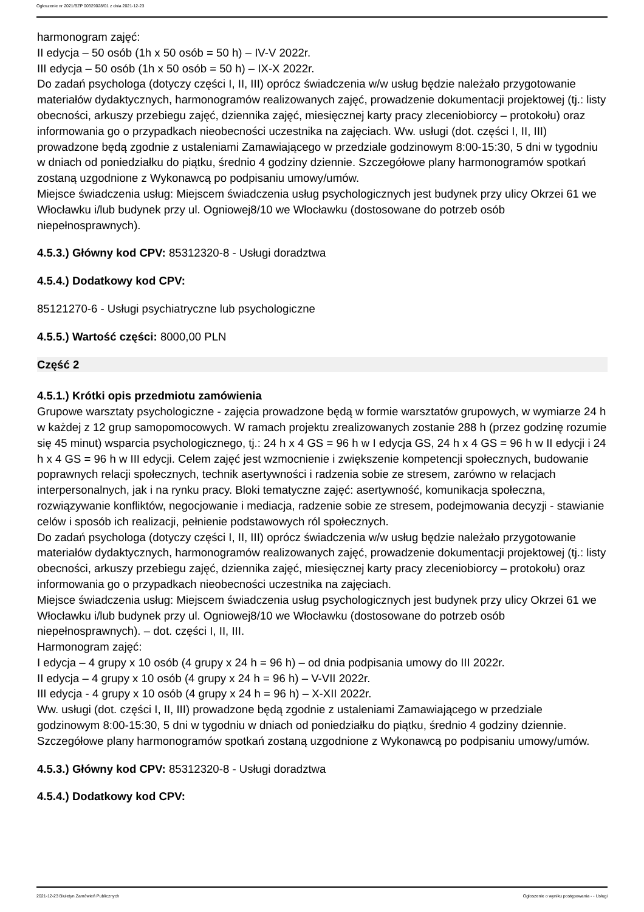Ogłoszenie nr 2021/BZP 00329028/01 z dnia 2021-12-23
harmonogram zajęć:
II edycja – 50 osób (1h x 50 osób = 50 h) – IV-V 2022r.
III edycja – 50 osób (1h x 50 osób = 50 h) – IX-X 2022r.
Do zadań psychologa (dotyczy części I, II, III) oprócz świadczenia w/w usług będzie należało przygotowanie materiałów dydaktycznych, harmonogramów realizowanych zajęć, prowadzenie dokumentacji projektowej (tj.: listy obecności, arkuszy przebiegu zajęć, dziennika zajęć, miesięcznej karty pracy zleceniobiorcy – protokołu) oraz informowania go o przypadkach nieobecności uczestnika na zajęciach. Ww. usługi (dot. części I, II, III) prowadzone będą zgodnie z ustaleniami Zamawiającego w przedziale godzinowym 8:00-15:30, 5 dni w tygodniu w dniach od poniedziałku do piątku, średnio 4 godziny dziennie. Szczegółowe plany harmonogramów spotkań zostaną uzgodnione z Wykonawcą po podpisaniu umowy/umów.
Miejsce świadczenia usług: Miejscem świadczenia usług psychologicznych jest budynek przy ulicy Okrzei 61 we Włocławku i/lub budynek przy ul. Ogniowej8/10 we Włocławku (dostosowane do potrzeb osób niepełnosprawnych).
4.5.3.) Główny kod CPV: 85312320-8 - Usługi doradztwa
4.5.4.) Dodatkowy kod CPV:
85121270-6 - Usługi psychiatryczne lub psychologiczne
4.5.5.) Wartość części: 8000,00 PLN
Część 2
4.5.1.) Krótki opis przedmiotu zamówienia
Grupowe warsztaty psychologiczne - zajęcia prowadzone będą w formie warsztatów grupowych, w wymiarze 24 h w każdej z 12 grup samopomocowych. W ramach projektu zrealizowanych zostanie 288 h (przez godzinę rozumie się 45 minut) wsparcia psychologicznego, tj.: 24 h x 4 GS = 96 h w I edycja GS, 24 h x 4 GS = 96 h w II edycji i 24 h x 4 GS = 96 h w III edycji. Celem zajęć jest wzmocnienie i zwiększenie kompetencji społecznych, budowanie poprawnych relacji społecznych, technik asertywności i radzenia sobie ze stresem, zarówno w relacjach interpersonalnych, jak i na rynku pracy. Bloki tematyczne zajęć: asertywność, komunikacja społeczna, rozwiązywanie konfliktów, negocjowanie i mediacja, radzenie sobie ze stresem, podejmowania decyzji - stawianie celów i sposób ich realizacji, pełnienie podstawowych ról społecznych.
Do zadań psychologa (dotyczy części I, II, III) oprócz świadczenia w/w usług będzie należało przygotowanie materiałów dydaktycznych, harmonogramów realizowanych zajęć, prowadzenie dokumentacji projektowej (tj.: listy obecności, arkuszy przebiegu zajęć, dziennika zajęć, miesięcznej karty pracy zleceniobiorcy – protokołu) oraz informowania go o przypadkach nieobecności uczestnika na zajęciach.
Miejsce świadczenia usług: Miejscem świadczenia usług psychologicznych jest budynek przy ulicy Okrzei 61 we Włocławku i/lub budynek przy ul. Ogniowej8/10 we Włocławku (dostosowane do potrzeb osób niepełnosprawnych). – dot. części I, II, III.
Harmonogram zajęć:
I edycja – 4 grupy x 10 osób (4 grupy x 24 h = 96 h) – od dnia podpisania umowy do III 2022r.
II edycja – 4 grupy x 10 osób (4 grupy x 24 h = 96 h) – V-VII 2022r.
III edycja - 4 grupy x 10 osób (4 grupy x 24 h = 96 h) – X-XII 2022r.
Ww. usługi (dot. części I, II, III) prowadzone będą zgodnie z ustaleniami Zamawiającego w przedziale godzinowym 8:00-15:30, 5 dni w tygodniu w dniach od poniedziałku do piątku, średnio 4 godziny dziennie. Szczegółowe plany harmonogramów spotkań zostaną uzgodnione z Wykonawcą po podpisaniu umowy/umów.
4.5.3.) Główny kod CPV: 85312320-8 - Usługi doradztwa
4.5.4.) Dodatkowy kod CPV:
2021-12-23 Biuletyn Zamówień Publicznych Ogłoszenie o wyniku postępowania - - Usługi